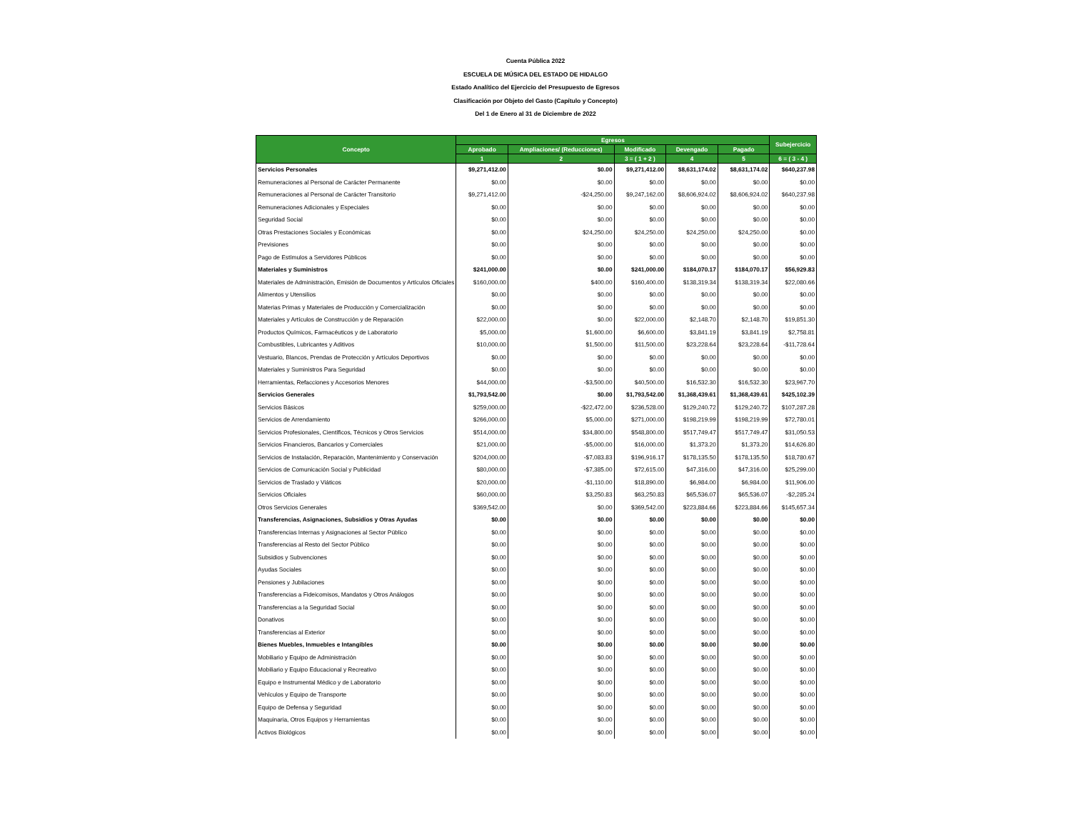Cuenta Pública 2022
ESCUELA DE MÚSICA DEL ESTADO DE HIDALGO
Estado Analítico del Ejercicio del Presupuesto de Egresos
Clasificación por Objeto del Gasto (Capítulo y Concepto)
Del 1 de Enero al 31 de Diciembre de 2022
| Concepto | Egresos | | | | | Subejercicio |
| --- | --- | --- | --- | --- | --- | --- |
| | Aprobado | Ampliaciones/ (Reducciones) | Modificado | Devengado | Pagado | |
| | 1 | 2 | 3 = ( 1 + 2 ) | 4 | 5 | 6 = ( 3 - 4 ) |
| Servicios Personales | $9,271,412.00 | $0.00 | $9,271,412.00 | $8,631,174.02 | $8,631,174.02 | $640,237.98 |
| Remuneraciones al Personal de Carácter Permanente | $0.00 | $0.00 | $0.00 | $0.00 | $0.00 | $0.00 |
| Remuneraciones al Personal de Carácter Transitorio | $9,271,412.00 | -$24,250.00 | $9,247,162.00 | $8,606,924.02 | $8,606,924.02 | $640,237.98 |
| Remuneraciones Adicionales y Especiales | $0.00 | $0.00 | $0.00 | $0.00 | $0.00 | $0.00 |
| Seguridad Social | $0.00 | $0.00 | $0.00 | $0.00 | $0.00 | $0.00 |
| Otras Prestaciones Sociales y Económicas | $0.00 | $24,250.00 | $24,250.00 | $24,250.00 | $24,250.00 | $0.00 |
| Previsiones | $0.00 | $0.00 | $0.00 | $0.00 | $0.00 | $0.00 |
| Pago de Estímulos a Servidores Públicos | $0.00 | $0.00 | $0.00 | $0.00 | $0.00 | $0.00 |
| Materiales y Suministros | $241,000.00 | $0.00 | $241,000.00 | $184,070.17 | $184,070.17 | $56,929.83 |
| Materiales de Administración, Emisión de Documentos y Artículos Oficiales | $160,000.00 | $400.00 | $160,400.00 | $138,319.34 | $138,319.34 | $22,080.66 |
| Alimentos y Utensilios | $0.00 | $0.00 | $0.00 | $0.00 | $0.00 | $0.00 |
| Materias Primas y Materiales de Producción y Comercialización | $0.00 | $0.00 | $0.00 | $0.00 | $0.00 | $0.00 |
| Materiales y Artículos de Construcción y de Reparación | $22,000.00 | $0.00 | $22,000.00 | $2,148.70 | $2,148.70 | $19,851.30 |
| Productos Químicos, Farmacéuticos y de Laboratorio | $5,000.00 | $1,600.00 | $6,600.00 | $3,841.19 | $3,841.19 | $2,758.81 |
| Combustibles, Lubricantes y Aditivos | $10,000.00 | $1,500.00 | $11,500.00 | $23,228.64 | $23,228.64 | -$11,728.64 |
| Vestuario, Blancos, Prendas de Protección y Artículos Deportivos | $0.00 | $0.00 | $0.00 | $0.00 | $0.00 | $0.00 |
| Materiales y Suministros Para Seguridad | $0.00 | $0.00 | $0.00 | $0.00 | $0.00 | $0.00 |
| Herramientas, Refacciones y Accesorios Menores | $44,000.00 | -$3,500.00 | $40,500.00 | $16,532.30 | $16,532.30 | $23,967.70 |
| Servicios Generales | $1,793,542.00 | $0.00 | $1,793,542.00 | $1,368,439.61 | $1,368,439.61 | $425,102.39 |
| Servicios Básicos | $259,000.00 | -$22,472.00 | $236,528.00 | $129,240.72 | $129,240.72 | $107,287.28 |
| Servicios de Arrendamiento | $266,000.00 | $5,000.00 | $271,000.00 | $198,219.99 | $198,219.99 | $72,780.01 |
| Servicios Profesionales, Científicos, Técnicos y Otros Servicios | $514,000.00 | $34,800.00 | $548,800.00 | $517,749.47 | $517,749.47 | $31,050.53 |
| Servicios Financieros, Bancarios y Comerciales | $21,000.00 | -$5,000.00 | $16,000.00 | $1,373.20 | $1,373.20 | $14,626.80 |
| Servicios de Instalación, Reparación, Mantenimiento y Conservación | $204,000.00 | -$7,083.83 | $196,916.17 | $178,135.50 | $178,135.50 | $18,780.67 |
| Servicios de Comunicación Social y Publicidad | $80,000.00 | -$7,385.00 | $72,615.00 | $47,316.00 | $47,316.00 | $25,299.00 |
| Servicios de Traslado y Viáticos | $20,000.00 | -$1,110.00 | $18,890.00 | $6,984.00 | $6,984.00 | $11,906.00 |
| Servicios Oficiales | $60,000.00 | $3,250.83 | $63,250.83 | $65,536.07 | $65,536.07 | -$2,285.24 |
| Otros Servicios Generales | $369,542.00 | $0.00 | $369,542.00 | $223,884.66 | $223,884.66 | $145,657.34 |
| Transferencias, Asignaciones, Subsidios y Otras Ayudas | $0.00 | $0.00 | $0.00 | $0.00 | $0.00 | $0.00 |
| Transferencias Internas y Asignaciones al Sector Público | $0.00 | $0.00 | $0.00 | $0.00 | $0.00 | $0.00 |
| Transferencias al Resto del Sector Público | $0.00 | $0.00 | $0.00 | $0.00 | $0.00 | $0.00 |
| Subsidios y Subvenciones | $0.00 | $0.00 | $0.00 | $0.00 | $0.00 | $0.00 |
| Ayudas Sociales | $0.00 | $0.00 | $0.00 | $0.00 | $0.00 | $0.00 |
| Pensiones y Jubilaciones | $0.00 | $0.00 | $0.00 | $0.00 | $0.00 | $0.00 |
| Transferencias a Fideicomisos, Mandatos y Otros Análogos | $0.00 | $0.00 | $0.00 | $0.00 | $0.00 | $0.00 |
| Transferencias a la Seguridad Social | $0.00 | $0.00 | $0.00 | $0.00 | $0.00 | $0.00 |
| Donativos | $0.00 | $0.00 | $0.00 | $0.00 | $0.00 | $0.00 |
| Transferencias al Exterior | $0.00 | $0.00 | $0.00 | $0.00 | $0.00 | $0.00 |
| Bienes Muebles, Inmuebles e Intangibles | $0.00 | $0.00 | $0.00 | $0.00 | $0.00 | $0.00 |
| Mobiliario y Equipo de Administración | $0.00 | $0.00 | $0.00 | $0.00 | $0.00 | $0.00 |
| Mobiliario y Equipo Educacional y Recreativo | $0.00 | $0.00 | $0.00 | $0.00 | $0.00 | $0.00 |
| Equipo e Instrumental Médico y de Laboratorio | $0.00 | $0.00 | $0.00 | $0.00 | $0.00 | $0.00 |
| Vehículos y Equipo de Transporte | $0.00 | $0.00 | $0.00 | $0.00 | $0.00 | $0.00 |
| Equipo de Defensa y Seguridad | $0.00 | $0.00 | $0.00 | $0.00 | $0.00 | $0.00 |
| Maquinaria, Otros Equipos y Herramientas | $0.00 | $0.00 | $0.00 | $0.00 | $0.00 | $0.00 |
| Activos Biológicos | $0.00 | $0.00 | $0.00 | $0.00 | $0.00 | $0.00 |